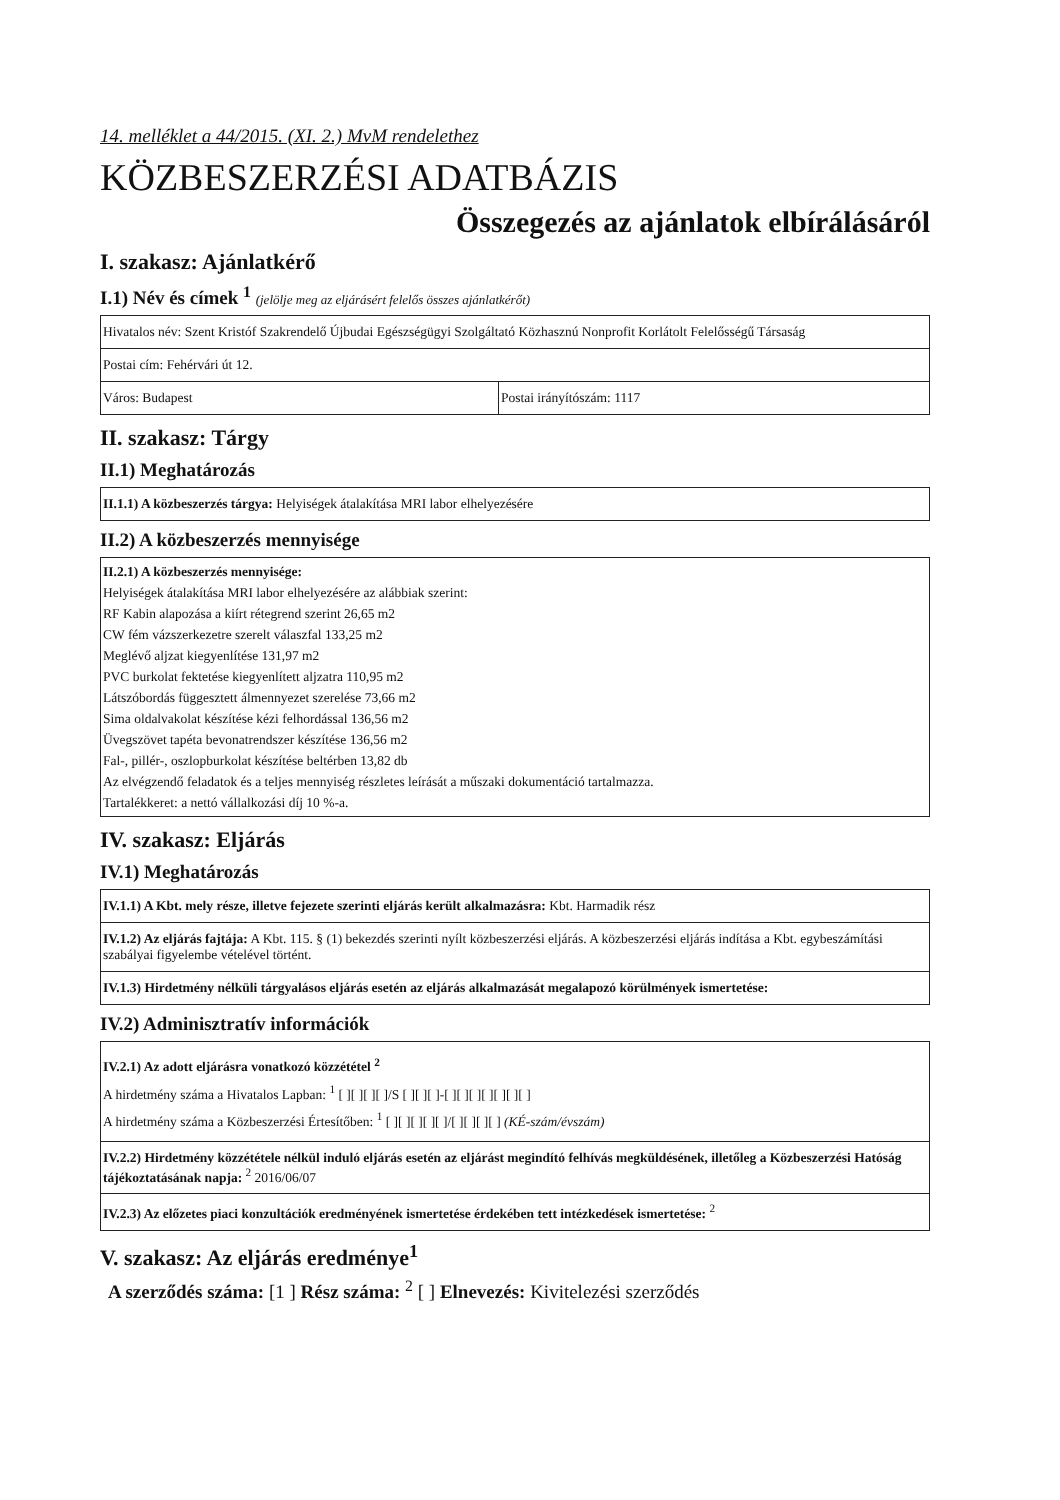14. melléklet a 44/2015. (XI. 2.) MvM rendelethez
KÖZBESZERZÉSI ADATBÁZIS
Összegezés az ajánlatok elbírálásáról
I. szakasz: Ajánlatkérő
I.1) Név és címek <sup>1</sup> (jelölje meg az eljárásért felelős összes ajánlatkérőt)
| Hivatalos név: Szent Kristóf Szakrendelő Újbudai Egészségügyi Szolgáltató Közhasznú Nonprofit Korlátolt Felelősségű Társaság | |
| Postai cím: Fehérvári út 12. | |
| Város: Budapest | Postai irányítószám: 1117 |
II. szakasz: Tárgy
II.1) Meghatározás
| II.1.1) A közbeszerzés tárgya: Helyiségek átalakítása MRI labor elhelyezésére |
II.2) A közbeszerzés mennyisége
| II.2.1) A közbeszerzés mennyisége: Helyiségek átalakítása MRI labor elhelyezésére az alábbiak szerint: RF Kabin alapozása a kiírt rétegrend szerint 26,65 m2 CW fém vázszerkezetre szerelt válaszfal 133,25 m2 Meglévő aljzat kiegyenlítése 131,97 m2 PVC burkolat fektetése kiegyenlített aljzatra 110,95 m2 Látszóbordás függesztett álmennyezet szerelése 73,66 m2 Sima oldalvakolat készítése kézi felhordással 136,56 m2 Üvegszövet tapéta bevonatrendszer készítése 136,56 m2 Fal-, pillér-, oszlopburkolat készítése beltérben 13,82 db Az elvégzendő feladatok és a teljes mennyiség részletes leírását a műszaki dokumentáció tartalmazza. Tartalékkeret: a nettó vállalkozási díj 10 %-a. |
IV. szakasz: Eljárás
IV.1) Meghatározás
| IV.1.1) A Kbt. mely része, illetve fejezete szerinti eljárás került alkalmazásra: Kbt. Harmadik rész |
| IV.1.2) Az eljárás fajtája: A Kbt. 115. § (1) bekezdés szerinti nyílt közbeszerzési eljárás. A közbeszerzési eljárás indítása a Kbt. egybeszámítási szabályai figyelembe vételével történt. |
| IV.1.3) Hirdetmény nélküli tárgyalásos eljárás esetén az eljárás alkalmazását megalapozó körülmények ismertetése: |
IV.2) Adminisztratív információk
| IV.2.1) Az adott eljárásra vonatkozó közzététel <sup>2</sup> A hirdetmény száma a Hivatalos Lapban: <sup>1</sup> [ ][ ][ ][ ]/S [ ][ ][ ]-[ ][ ][ ][ ][ ][ ][ ] A hirdetmény száma a Közbeszerzési Értesítőben: <sup>1</sup> [ ][ ][ ][ ][ ]/[ ][ ][ ][ ] (KÉ-szám/évszám) |
| IV.2.2) Hirdetmény közzététele nélkül induló eljárás esetén az eljárást megindító felhívás megküldésének, illetőleg a Közbeszerzési Hatóság tájékoztatásának napja: <sup>2</sup> 2016/06/07 |
| IV.2.3) Az előzetes piaci konzultációk eredményének ismertetése érdekében tett intézkedések ismertetése: <sup>2</sup> |
V. szakasz: Az eljárás eredménye<sup>1</sup>
A szerződés száma: [1 ] Rész száma: <sup>2</sup> [ ] Elnevezés: Kivitelezési szerződés